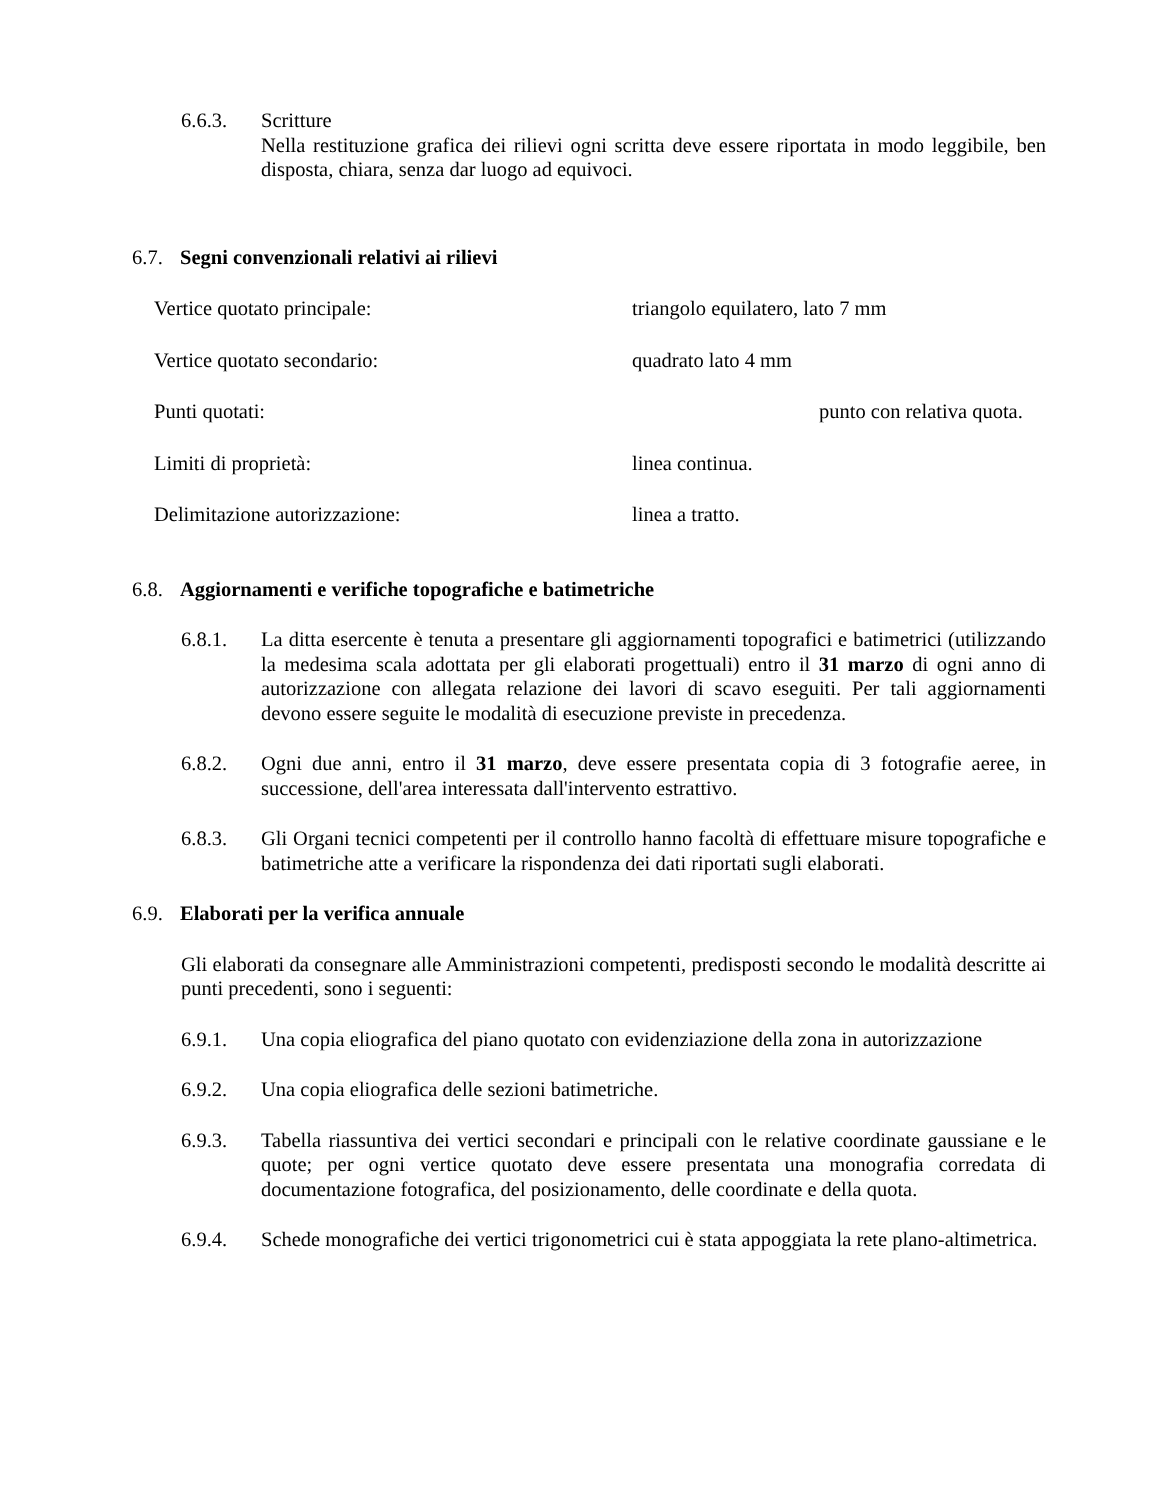6.6.3. Scritture
Nella restituzione grafica dei rilievi ogni scritta deve essere riportata in modo leggibile, ben disposta, chiara, senza dar luogo ad equivoci.
6.7. Segni convenzionali relativi ai rilievi
Vertice quotato principale: triangolo equilatero, lato 7 mm
Vertice quotato secondario: quadrato lato 4 mm
Punti quotati: punto con relativa quota.
Limiti di proprietà: linea continua.
Delimitazione autorizzazione: linea a tratto.
6.8. Aggiornamenti e verifiche topografiche e batimetriche
6.8.1. La ditta esercente è tenuta a presentare gli aggiornamenti topografici e batimetrici (utilizzando la medesima scala adottata per gli elaborati progettuali) entro il 31 marzo di ogni anno di autorizzazione con allegata relazione dei lavori di scavo eseguiti. Per tali aggiornamenti devono essere seguite le modalità di esecuzione previste in precedenza.
6.8.2. Ogni due anni, entro il 31 marzo, deve essere presentata copia di 3 fotografie aeree, in successione, dell'area interessata dall'intervento estrattivo.
6.8.3. Gli Organi tecnici competenti per il controllo hanno facoltà di effettuare misure topografiche e batimetriche atte a verificare la rispondenza dei dati riportati sugli elaborati.
6.9. Elaborati per la verifica annuale
Gli elaborati da consegnare alle Amministrazioni competenti, predisposti secondo le modalità descritte ai punti precedenti, sono i seguenti:
6.9.1. Una copia eliografica del piano quotato con evidenziazione della zona in autorizzazione
6.9.2. Una copia eliografica delle sezioni batimetriche.
6.9.3. Tabella riassuntiva dei vertici secondari e principali con le relative coordinate gaussiane e le quote; per ogni vertice quotato deve essere presentata una monografia corredata di documentazione fotografica, del posizionamento, delle coordinate e della quota.
6.9.4. Schede monografiche dei vertici trigonometrici cui è stata appoggiata la rete plano-altimetrica.